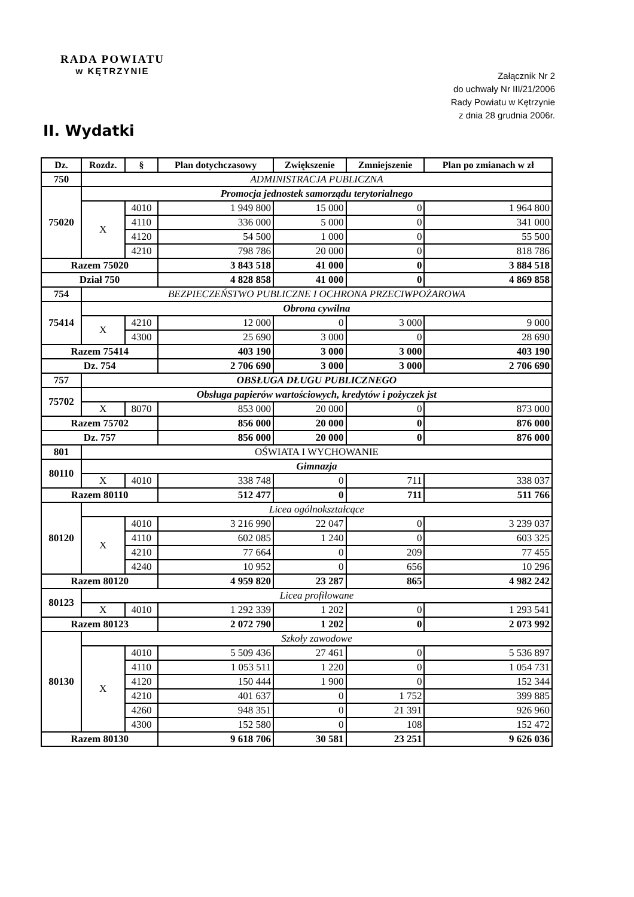RADA POWIATU
w KĘTRZYNIE
Załącznik Nr 2
do uchwały Nr III/21/2006
Rady Powiatu w Kętrzynie
z dnia 28 grudnia 2006r.
II. Wydatki
| Dz. | Rozdz. | § | Plan dotychczasowy | Zwiększenie | Zmniejszenie | Plan po zmianach w zł |
| --- | --- | --- | --- | --- | --- | --- |
| 750 | ADMINISTRACJA PUBLICZNA | | | | | |
| 75020 | Promocja jednostek samorządu terytorialnego | | | | | |
| | X | 4010 | 1 949 800 | 15 000 | 0 | 1 964 800 |
| | | 4110 | 336 000 | 5 000 | 0 | 341 000 |
| | | 4120 | 54 500 | 1 000 | 0 | 55 500 |
| | | 4210 | 798 786 | 20 000 | 0 | 818 786 |
| Razem 75020 | | | 3 843 518 | 41 000 | 0 | 3 884 518 |
| Dział 750 | | | 4 828 858 | 41 000 | 0 | 4 869 858 |
| 754 | BEZPIECZEŃSTWO PUBLICZNE I OCHRONA PRZECIWPOŻAROWA | | | | | |
| 75414 | Obrona cywilna | | | | | |
| | X | 4210 | 12 000 | 0 | 3 000 | 9 000 |
| | | 4300 | 25 690 | 3 000 | 0 | 28 690 |
| Razem 75414 | | | 403 190 | 3 000 | 3 000 | 403 190 |
| Dz. 754 | | | 2 706 690 | 3 000 | 3 000 | 2 706 690 |
| 757 | OBSŁUGA DŁUGU PUBLICZNEGO | | | | | |
| 75702 | Obsługa papierów wartościowych, kredytów i pożyczek jst | | | | | |
| | X | 8070 | 853 000 | 20 000 | 0 | 873 000 |
| Razem 75702 | | | 856 000 | 20 000 | 0 | 876 000 |
| Dz. 757 | | | 856 000 | 20 000 | 0 | 876 000 |
| 801 | OŚWIATA I WYCHOWANIE | | | | | |
| 80110 | Gimnazja | | | | | |
| | X | 4010 | 338 748 | 0 | 711 | 338 037 |
| Razem 80110 | | | 512 477 | 0 | 711 | 511 766 |
| 80120 | Licea ogólnokształcące | | | | | |
| | X | 4010 | 3 216 990 | 22 047 | 0 | 3 239 037 |
| | | 4110 | 602 085 | 1 240 | 0 | 603 325 |
| | | 4210 | 77 664 | 0 | 209 | 77 455 |
| | | 4240 | 10 952 | 0 | 656 | 10 296 |
| Razem 80120 | | | 4 959 820 | 23 287 | 865 | 4 982 242 |
| 80123 | Licea profilowane | | | | | |
| | X | 4010 | 1 292 339 | 1 202 | 0 | 1 293 541 |
| Razem 80123 | | | 2 072 790 | 1 202 | 0 | 2 073 992 |
| 80130 | Szkoły zawodowe | | | | | |
| | X | 4010 | 5 509 436 | 27 461 | 0 | 5 536 897 |
| | | 4110 | 1 053 511 | 1 220 | 0 | 1 054 731 |
| | | 4120 | 150 444 | 1 900 | 0 | 152 344 |
| | | 4210 | 401 637 | 0 | 1 752 | 399 885 |
| | | 4260 | 948 351 | 0 | 21 391 | 926 960 |
| | | 4300 | 152 580 | 0 | 108 | 152 472 |
| Razem 80130 | | | 9 618 706 | 30 581 | 23 251 | 9 626 036 |